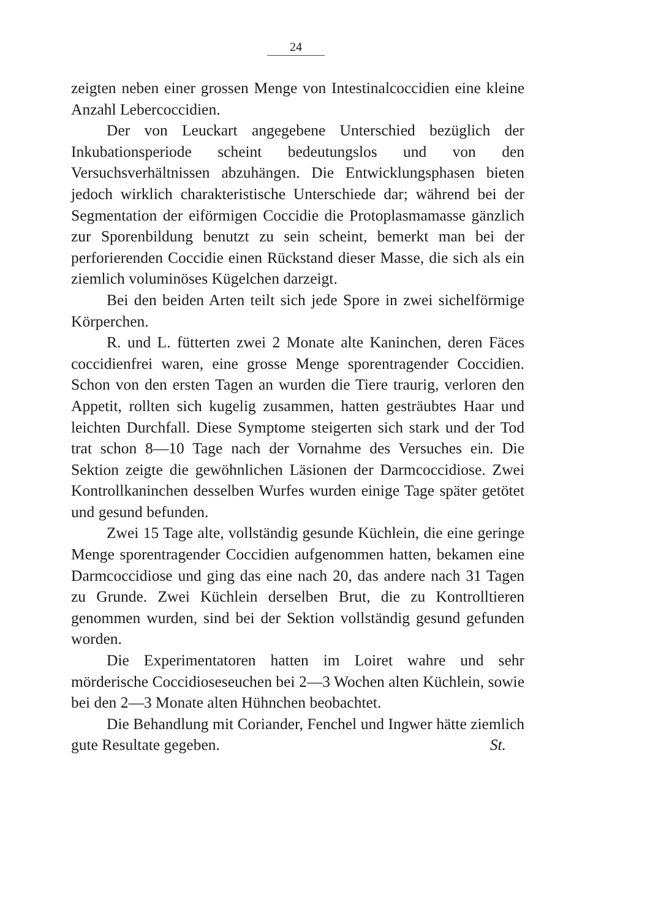24
zeigten neben einer grossen Menge von Intestinalcoccidien eine kleine Anzahl Lebercoccidien.
Der von Leuckart angegebene Unterschied bezüglich der Inkubationsperiode scheint bedeutungslos und von den Versuchsverhältnissen abzuhängen. Die Entwicklungsphasen bieten jedoch wirklich charakteristische Unterschiede dar; während bei der Segmentation der eiförmigen Coccidie die Protoplasmamasse gänzlich zur Sporenbildung benutzt zu sein scheint, bemerkt man bei der perforierenden Coccidie einen Rückstand dieser Masse, die sich als ein ziemlich voluminöses Kügelchen darzeigt.
Bei den beiden Arten teilt sich jede Spore in zwei sichelförmige Körperchen.
R. und L. fütterten zwei 2 Monate alte Kaninchen, deren Fäces coccidienfrei waren, eine grosse Menge sporentragender Coccidien. Schon von den ersten Tagen an wurden die Tiere traurig, verloren den Appetit, rollten sich kugelig zusammen, hatten gesträubtes Haar und leichten Durchfall. Diese Symptome steigerten sich stark und der Tod trat schon 8—10 Tage nach der Vornahme des Versuches ein. Die Sektion zeigte die gewöhnlichen Läsionen der Darmcoccidiose. Zwei Kontrollkaninchen desselben Wurfes wurden einige Tage später getötet und gesund befunden.
Zwei 15 Tage alte, vollständig gesunde Küchlein, die eine geringe Menge sporentragender Coccidien aufgenommen hatten, bekamen eine Darmcoccidiose und ging das eine nach 20, das andere nach 31 Tagen zu Grunde. Zwei Küchlein derselben Brut, die zu Kontrolltieren genommen wurden, sind bei der Sektion vollständig gesund gefunden worden.
Die Experimentatoren hatten im Loiret wahre und sehr mörderische Coccidioseseuchen bei 2—3 Wochen alten Küchlein, sowie bei den 2—3 Monate alten Hühnchen beobachtet.
Die Behandlung mit Coriander, Fenchel und Ingwer hätte ziemlich gute Resultate gegeben. St.